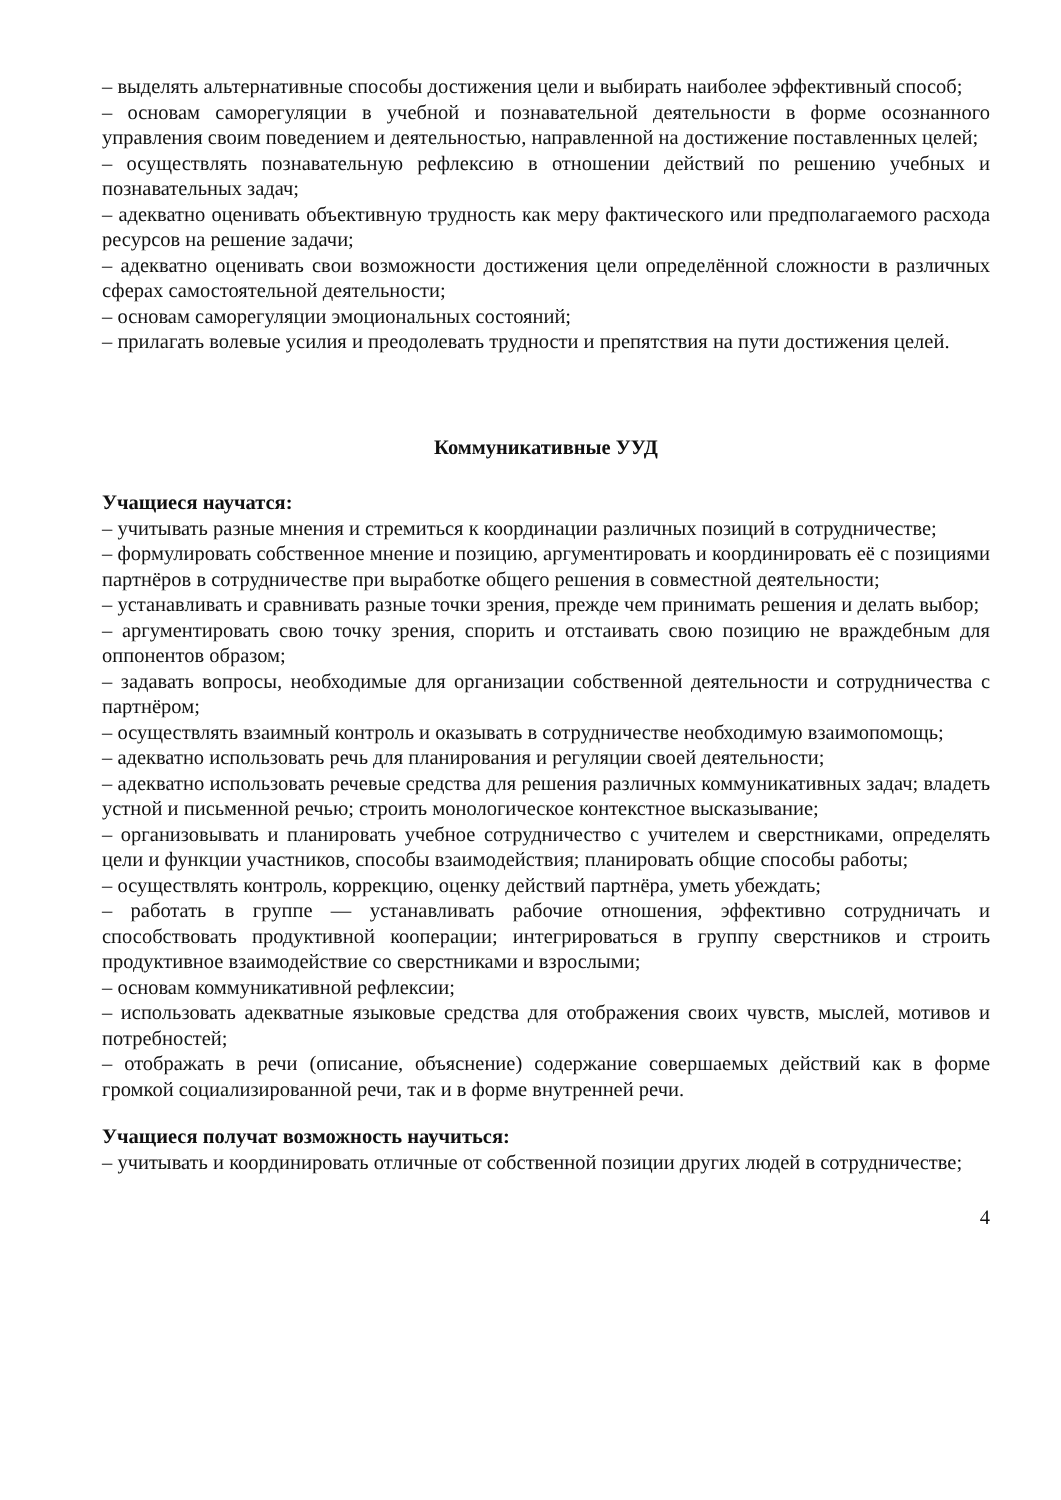– выделять альтернативные способы достижения цели и выбирать наиболее эффективный способ;
– основам саморегуляции в учебной и познавательной деятельности в форме осознанного управления своим поведением и деятельностью, направленной на достижение поставленных целей;
– осуществлять познавательную рефлексию в отношении действий по решению учебных и познавательных задач;
– адекватно оценивать объективную трудность как меру фактического или предполагаемого расхода ресурсов на решение задачи;
– адекватно оценивать свои возможности достижения цели определённой сложности в различных сферах самостоятельной деятельности;
– основам саморегуляции эмоциональных состояний;
– прилагать волевые усилия и преодолевать трудности и препятствия на пути достижения целей.
Коммуникативные УУД
Учащиеся научатся:
– учитывать разные мнения и стремиться к координации различных позиций в сотрудничестве;
– формулировать собственное мнение и позицию, аргументировать и координировать её с позициями партнёров в сотрудничестве при выработке общего решения в совместной деятельности;
– устанавливать и сравнивать разные точки зрения, прежде чем принимать решения и делать выбор;
– аргументировать свою точку зрения, спорить и отстаивать свою позицию не враждебным для оппонентов образом;
– задавать вопросы, необходимые для организации собственной деятельности и сотрудничества с партнёром;
– осуществлять взаимный контроль и оказывать в сотрудничестве необходимую взаимопомощь;
– адекватно использовать речь для планирования и регуляции своей деятельности;
– адекватно использовать речевые средства для решения различных коммуникативных задач; владеть устной и письменной речью; строить монологическое контекстное высказывание;
– организовывать и планировать учебное сотрудничество с учителем и сверстниками, определять цели и функции участников, способы взаимодействия; планировать общие способы работы;
– осуществлять контроль, коррекцию, оценку действий партнёра, уметь убеждать;
– работать в группе — устанавливать рабочие отношения, эффективно сотрудничать и способствовать продуктивной кооперации; интегрироваться в группу сверстников и строить продуктивное взаимодействие со сверстниками и взрослыми;
– основам коммуникативной рефлексии;
– использовать адекватные языковые средства для отображения своих чувств, мыслей, мотивов и потребностей;
– отображать в речи (описание, объяснение) содержание совершаемых действий как в форме громкой социализированной речи, так и в форме внутренней речи.
Учащиеся получат возможность научиться:
– учитывать и координировать отличные от собственной позиции других людей в сотрудничестве;
4